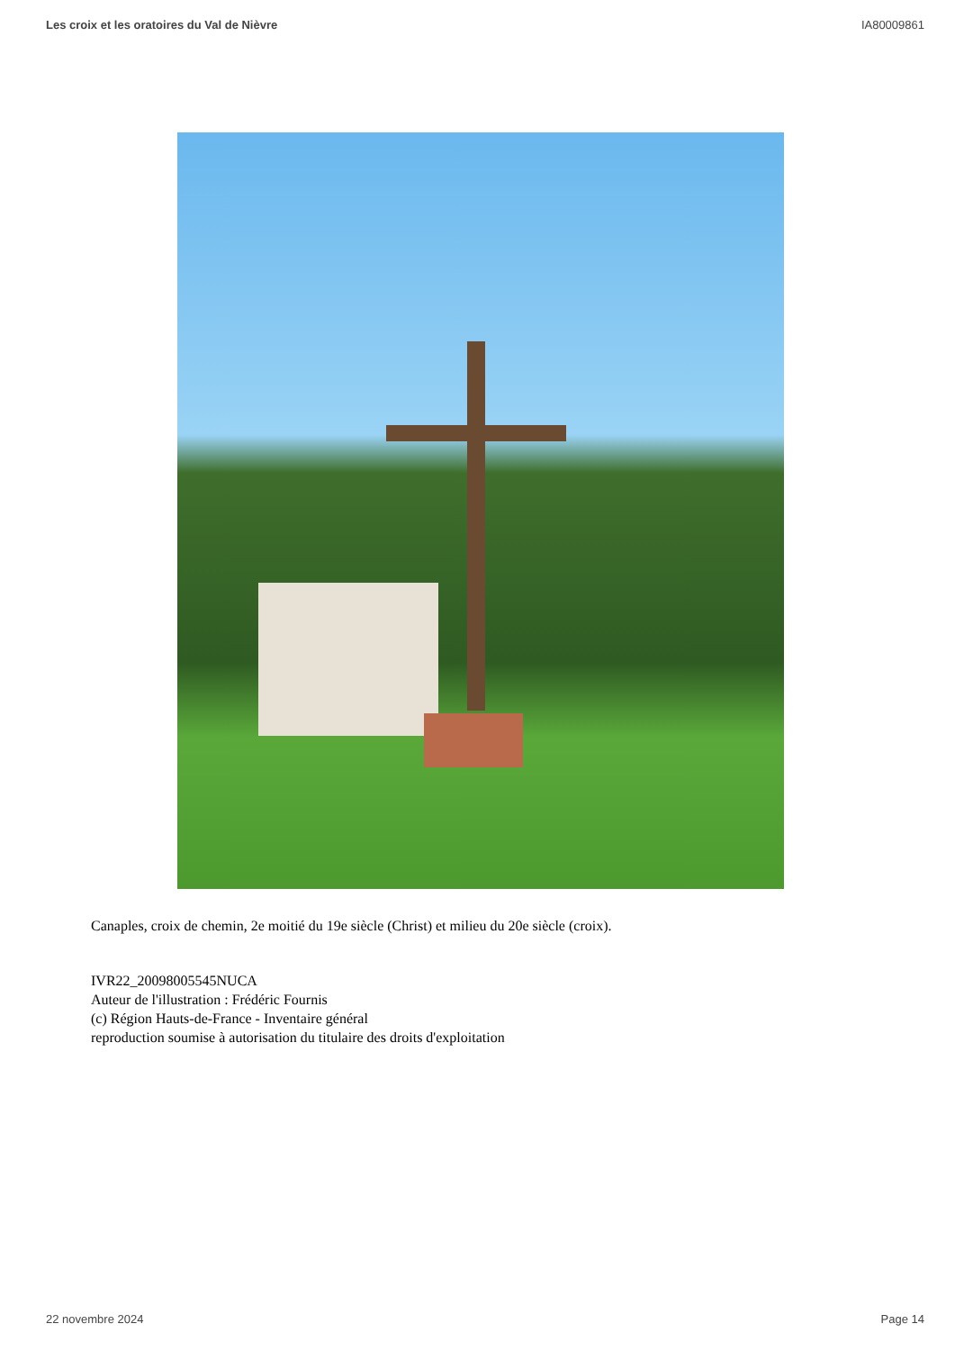Les croix et les oratoires du Val de Nièvre IA80009861
Canaples, croix de chemin, 2e moitié du 19e siècle (Christ) et milieu du 20e siècle (croix).
IVR22_20098005545NUCA
Auteur de l'illustration : Frédéric Fournis
(c) Région Hauts-de-France - Inventaire général
reproduction soumise à autorisation du titulaire des droits d'exploitation
22 novembre 2024 Page 14